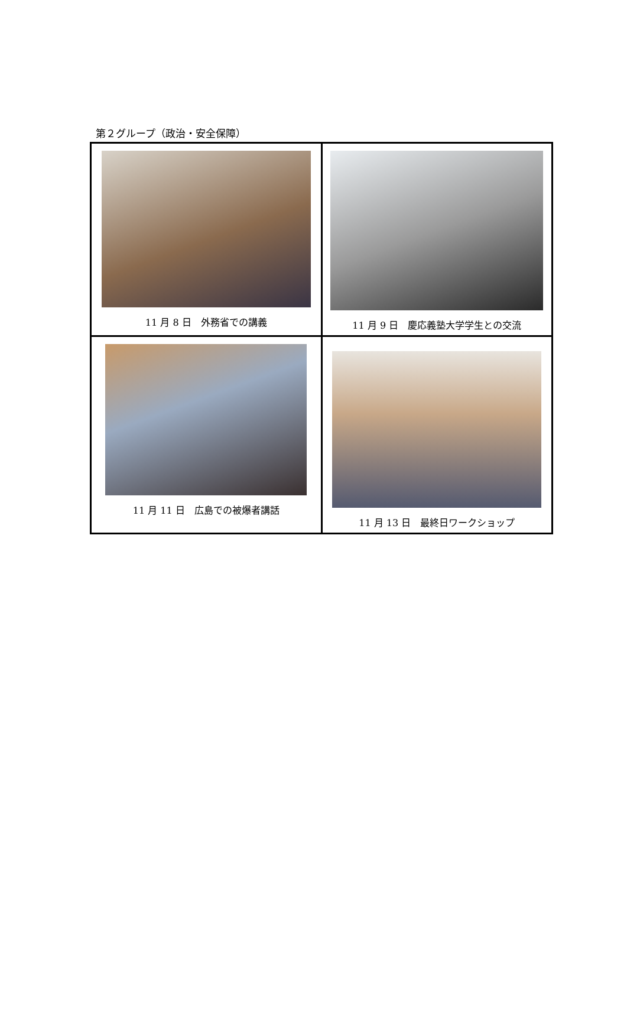第２グループ（政治・安全保障）
| 11 月 8 日 外務省での講義 | 11 月 9 日 慶応義塾大学学生との交流 |
| 11 月 11 日 広島での被爆者講話 | 11 月 13 日 最終日ワークショップ |